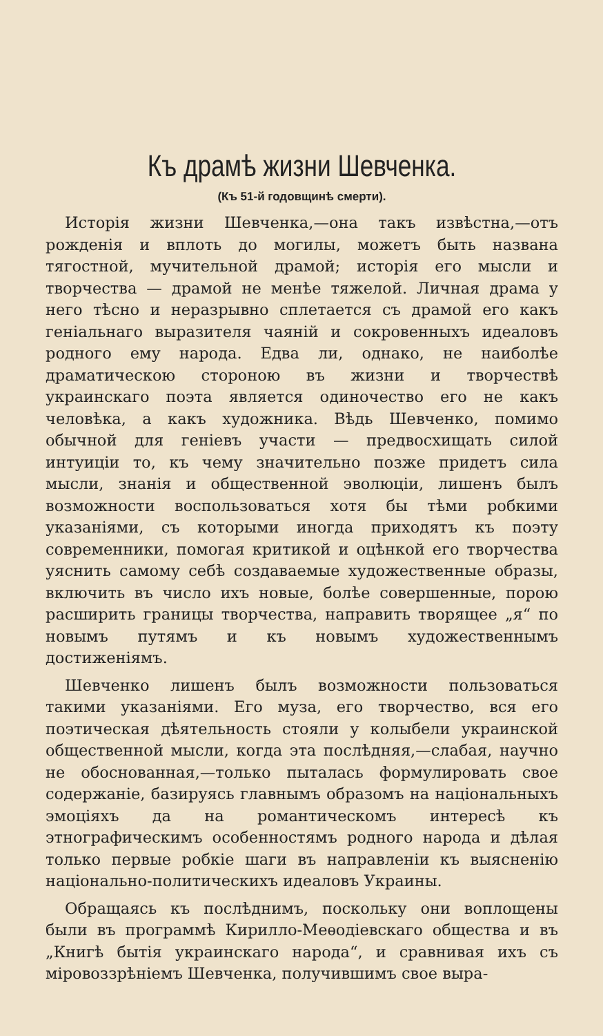Къ драмѣ жизни Шевченка.
(Къ 51-й годовщинѣ смерти).
Исторія жизни Шевченка,—она такъ извѣстна,—отъ рожденія и вплоть до могилы, можетъ быть названа тягостной, мучительной драмой; исторія его мысли и творчества — драмой не менѣе тяжелой. Личная драма у него тѣсно и неразрывно сплетается съ драмой его какъ геніальнаго выразителя чаяній и сокровенныхъ идеаловъ родного ему народа. Едва ли, однако, не наиболѣе драматическою стороною въ жизни и творчествѣ украинскаго поэта является одиночество его не какъ человѣка, а какъ художника. Вѣдь Шевченко, помимо обычной для геніевъ участи — предвосхищать силой интуиціи то, къ чему значительно позже придетъ сила мысли, знанія и общественной эволюціи, лишенъ былъ возможности воспользоваться хотя бы тѣми робкими указаніями, съ которыми иногда приходятъ къ поэту современники, помогая критикой и оцѣнкой его творчества уяснить самому себѣ создаваемые художественные образы, включить въ число ихъ новые, болѣе совершенные, порою расширить границы творчества, направить творящее „я“ по новымъ путямъ и къ новымъ художественнымъ достиженіямъ.
Шевченко лишенъ былъ возможности пользоваться такими указаніями. Его муза, его творчество, вся его поэтическая дѣятельность стояли у колыбели украинской общественной мысли, когда эта послѣдняя,—слабая, научно не обоснованная,—только пыталась формулировать свое содержаніе, базируясь главнымъ образомъ на національныхъ эмоціяхъ да на романтическомъ интересѣ къ этнографическимъ особенностямъ родного народа и дѣлая только первые робкіе шаги въ направленіи къ выясненію національно-политическихъ идеаловъ Украины.
Обращаясь къ послѣднимъ, поскольку они воплощены были въ программѣ Кирилло-Меѳодіевскаго общества и въ „Книгѣ бытія украинскаго народа“, и сравнивая ихъ съ міровоззрѣніемъ Шевченка, получившимъ свое выра-